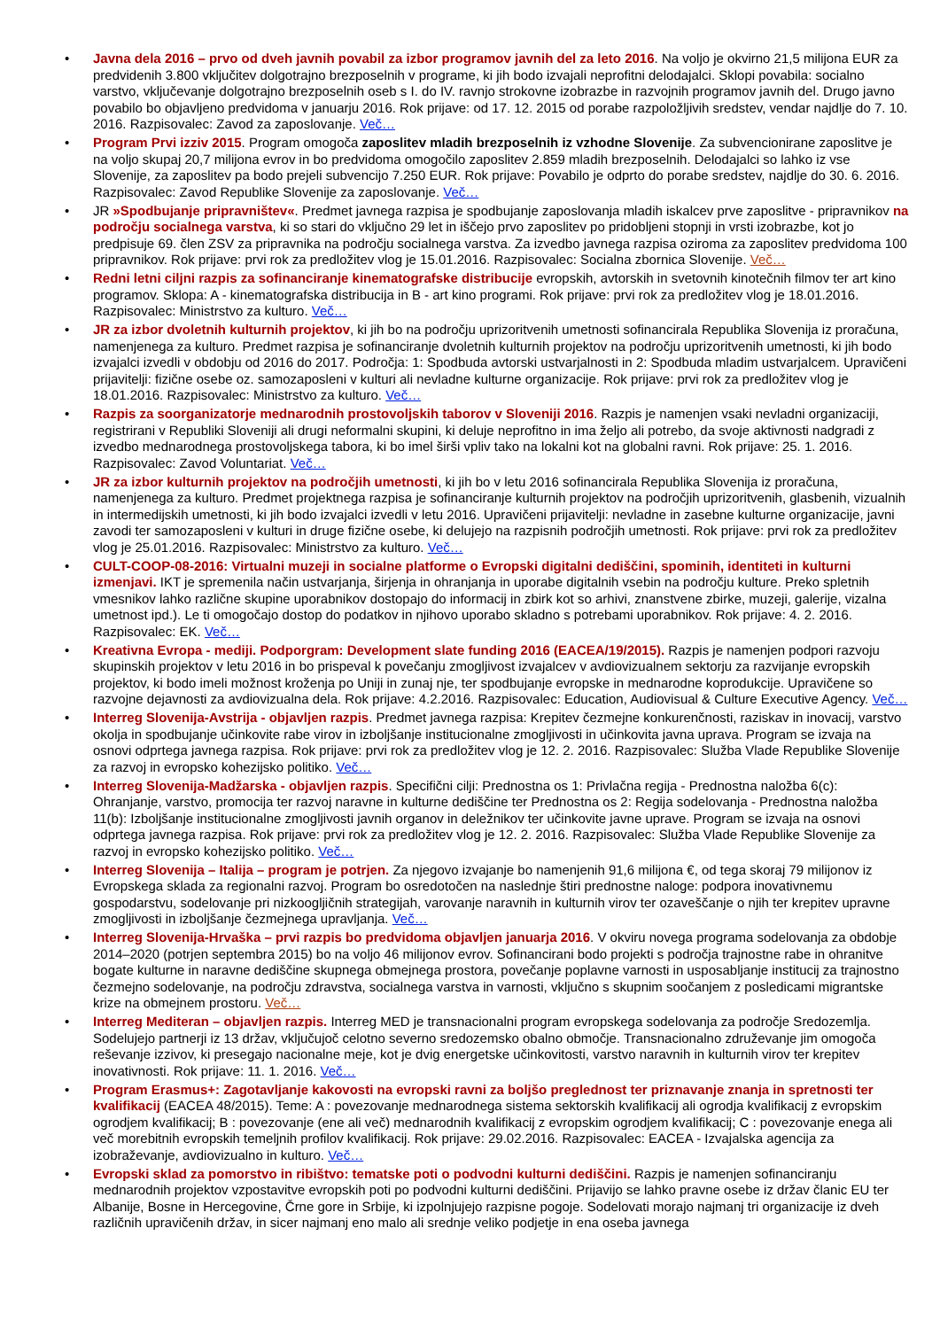• Javna dela 2016 – prvo od dveh javnih povabil za izbor programov javnih del za leto 2016. Na voljo je okvirno 21,5 milijona EUR za predvidenih 3.800 vključitev dolgotrajno brezposelnih v programe, ki jih bodo izvajali neprofitni delodajalci. Sklopi povabila: socialno varstvo, vključevanje dolgotrajno brezposelnih oseb s I. do IV. ravnjo strokovne izobrazbe in razvojnih programov javnih del. Drugo javno povabilo bo objavljeno predvidoma v januarju 2016. Rok prijave: od 17. 12. 2015 od porabe razpoložljivih sredstev, vendar najdlje do 7. 10. 2016. Razpisovalec: Zavod za zaposlovanje. Več…
• Program Prvi izziv 2015. Program omogoča zaposlitev mladih brezposelnih iz vzhodne Slovenije. Za subvencionirane zaposlitve je na voljo skupaj 20,7 milijona evrov in bo predvidoma omogočilo zaposlitev 2.859 mladih brezposelnih. Delodajalci so lahko iz vse Slovenije, za zaposlitev pa bodo prejeli subvencijo 7.250 EUR. Rok prijave: Povabilo je odprto do porabe sredstev, najdlje do 30. 6. 2016. Razpisovalec: Zavod Republike Slovenije za zaposlovanje. Več…
• JR »Spodbujanje pripravništev«. Predmet javnega razpisa je spodbujanje zaposlovanja mladih iskalcev prve zaposlitve - pripravnikov na področju socialnega varstva, ki so stari do vključno 29 let in iščejo prvo zaposlitev po pridobljeni stopnji in vrsti izobrazbe, kot jo predpisuje 69. člen ZSV za pripravnika na področju socialnega varstva. Za izvedbo javnega razpisa oziroma za zaposlitev predvidoma 100 pripravnikov. Rok prijave: prvi rok za predložitev vlog je 15.01.2016. Razpisovalec: Socialna zbornica Slovenije. Več…
• Redni letni ciljni razpis za sofinanciranje kinematografske distribucije evropskih, avtorskih in svetovnih kinotečnih filmov ter art kino programov. Sklopa: A - kinematografska distribucija in B - art kino programi. Rok prijave: prvi rok za predložitev vlog je 18.01.2016. Razpisovalec: Ministrstvo za kulturo. Več…
• JR za izbor dvoletnih kulturnih projektov, ki jih bo na področju uprizoritvenih umetnosti sofinancirala Republika Slovenija iz proračuna, namenjenega za kulturo. Predmet razpisa je sofinanciranje dvoletnih kulturnih projektov na področju uprizoritvenih umetnosti, ki jih bodo izvajalci izvedli v obdobju od 2016 do 2017. Področja: 1: Spodbuda avtorski ustvarjalnosti in 2: Spodbuda mladim ustvarjalcem. Upravičeni prijavitelji: fizične osebe oz. samozaposleni v kulturi ali nevladne kulturne organizacije. Rok prijave: prvi rok za predložitev vlog je 18.01.2016. Razpisovalec: Ministrstvo za kulturo. Več…
• Razpis za soorganizatorje mednarodnih prostovoljskih taborov v Sloveniji 2016. Razpis je namenjen vsaki nevladni organizaciji, registrirani v Republiki Sloveniji ali drugi neformalni skupini, ki deluje neprofitno in ima željo ali potrebo, da svoje aktivnosti nadgradi z izvedbo mednarodnega prostovoljskega tabora, ki bo imel širši vpliv tako na lokalni kot na globalni ravni. Rok prijave: 25. 1. 2016. Razpisovalec: Zavod Voluntariat. Več…
• JR za izbor kulturnih projektov na področjih umetnosti, ki jih bo v letu 2016 sofinancirala Republika Slovenija iz proračuna, namenjenega za kulturo. Predmet projektnega razpisa je sofinanciranje kulturnih projektov na področjih uprizoritvenih, glasbenih, vizualnih in intermedijskih umetnosti, ki jih bodo izvajalci izvedli v letu 2016. Upravičeni prijavitelji: nevladne in zasebne kulturne organizacije, javni zavodi ter samozaposleni v kulturi in druge fizične osebe, ki delujejo na razpisnih področjih umetnosti. Rok prijave: prvi rok za predložitev vlog je 25.01.2016. Razpisovalec: Ministrstvo za kulturo. Več…
• CULT-COOP-08-2016: Virtualni muzeji in socialne platforme o Evropski digitalni dediščini, spominih, identiteti in kulturni izmenjavi. IKT je spremenila način ustvarjanja, širjenja in ohranjanja in uporabe digitalnih vsebin na področju kulture. Preko spletnih vmesnikov lahko različne skupine uporabnikov dostopajo do informacij in zbirk kot so arhivi, znanstvene zbirke, muzeji, galerije, vizalna umetnost ipd.). Le ti omogočajo dostop do podatkov in njihovo uporabo skladno s potrebami uporabnikov. Rok prijave: 4. 2. 2016. Razpisovalec: EK. Več…
• Kreativna Evropa - mediji. Podporgram: Development slate funding 2016 (EACEA/19/2015). Razpis je namenjen podpori razvoju skupinskih projektov v letu 2016 in bo prispeval k povečanju zmogljivost izvajalcev v avdiovizualnem sektorju za razvijanje evropskih projektov, ki bodo imeli možnost kroženja po Uniji in zunaj nje, ter spodbujanje evropske in mednarodne koprodukcije. Upravičene so razvojne dejavnosti za avdiovizualna dela. Rok prijave: 4.2.2016. Razpisovalec: Education, Audiovisual & Culture Executive Agency. Več…
• Interreg Slovenija-Avstrija - objavljen razpis. Predmet javnega razpisa: Krepitev čezmejne konkurenčnosti, raziskav in inovacij, varstvo okolja in spodbujanje učinkovite rabe virov in izboljšanje institucionalne zmogljivosti in učinkovita javna uprava. Program se izvaja na osnovi odprtega javnega razpisa. Rok prijave: prvi rok za predložitev vlog je 12. 2. 2016. Razpisovalec: Služba Vlade Republike Slovenije za razvoj in evropsko kohezijsko politiko. Več…
• Interreg Slovenija-Madžarska - objavljen razpis. Specifični cilji: Prednostna os 1: Privlačna regija - Prednostna naložba 6(c): Ohranjanje, varstvo, promocija ter razvoj naravne in kulturne dediščine ter Prednostna os 2: Regija sodelovanja - Prednostna naložba 11(b): Izboljšanje institucionalne zmogljivosti javnih organov in deležnikov ter učinkovite javne uprave. Program se izvaja na osnovi odprtega javnega razpisa. Rok prijave: prvi rok za predložitev vlog je 12. 2. 2016. Razpisovalec: Služba Vlade Republike Slovenije za razvoj in evropsko kohezijsko politiko. Več…
• Interreg Slovenija – Italija – program je potrjen. Za njegovo izvajanje bo namenjenih 91,6 milijona €, od tega skoraj 79 milijonov iz Evropskega sklada za regionalni razvoj. Program bo osredotočen na naslednje štiri prednostne naloge: podpora inovativnemu gospodarstvu, sodelovanje pri nizkoogljičnih strategijah, varovanje naravnih in kulturnih virov ter ozaveščanje o njih ter krepitev upravne zmogljivosti in izboljšanje čezmejnega upravljanja. Več…
• Interreg Slovenija-Hrvaška – prvi razpis bo predvidoma objavljen januarja 2016. V okviru novega programa sodelovanja za obdobje 2014–2020 (potrjen septembra 2015) bo na voljo 46 milijonov evrov. Sofinancirani bodo projekti s področja trajnostne rabe in ohranitve bogate kulturne in naravne dediščine skupnega obmejnega prostora, povečanje poplavne varnosti in usposabljanje institucij za trajnostno čezmejno sodelovanje, na področju zdravstva, socialnega varstva in varnosti, vključno s skupnim soočanjem z posledicami migrantske krize na obmejnem prostoru. Več…
• Interreg Mediteran – objavljen razpis. Interreg MED je transnacionalni program evropskega sodelovanja za področje Sredozemlja. Sodelujejo partnerji iz 13 držav, vključujoč celotno severno sredozemsko obalno območje. Transnacionalno združevanje jim omogoča reševanje izzivov, ki presegajo nacionalne meje, kot je dvig energetske učinkovitosti, varstvo naravnih in kulturnih virov ter krepitev inovativnosti. Rok prijave: 11. 1. 2016. Več…
• Program Erasmus+: Zagotavljanje kakovosti na evropski ravni za boljšo preglednost ter priznavanje znanja in spretnosti ter kvalifikacij (EACEA 48/2015). Teme: A : povezovanje mednarodnega sistema sektorskih kvalifikacij ali ogrodja kvalifikacij z evropskim ogrodjem kvalifikacij; B : povezovanje (ene ali več) mednarodnih kvalifikacij z evropskim ogrodjem kvalifikacij; C : povezovanje enega ali več morebitnih evropskih temeljnih profilov kvalifikacij. Rok prijave: 29.02.2016. Razpisovalec: EACEA - Izvajalska agencija za izobraževanje, avdiovizualno in kulturo. Več…
• Evropski sklad za pomorstvo in ribištvo: tematske poti o podvodni kulturni dediščini. Razpis je namenjen sofinanciranju mednarodnih projektov vzpostavitve evropskih poti po podvodni kulturni dediščini. Prijavijo se lahko pravne osebe iz držav članic EU ter Albanije, Bosne in Hercegovine, Črne gore in Srbije, ki izpolnjujejo razpisne pogoje. Sodelovati morajo najmanj tri organizacije iz dveh različnih upravičenih držav, in sicer najmanj eno malo ali srednje veliko podjetje in ena oseba javnega